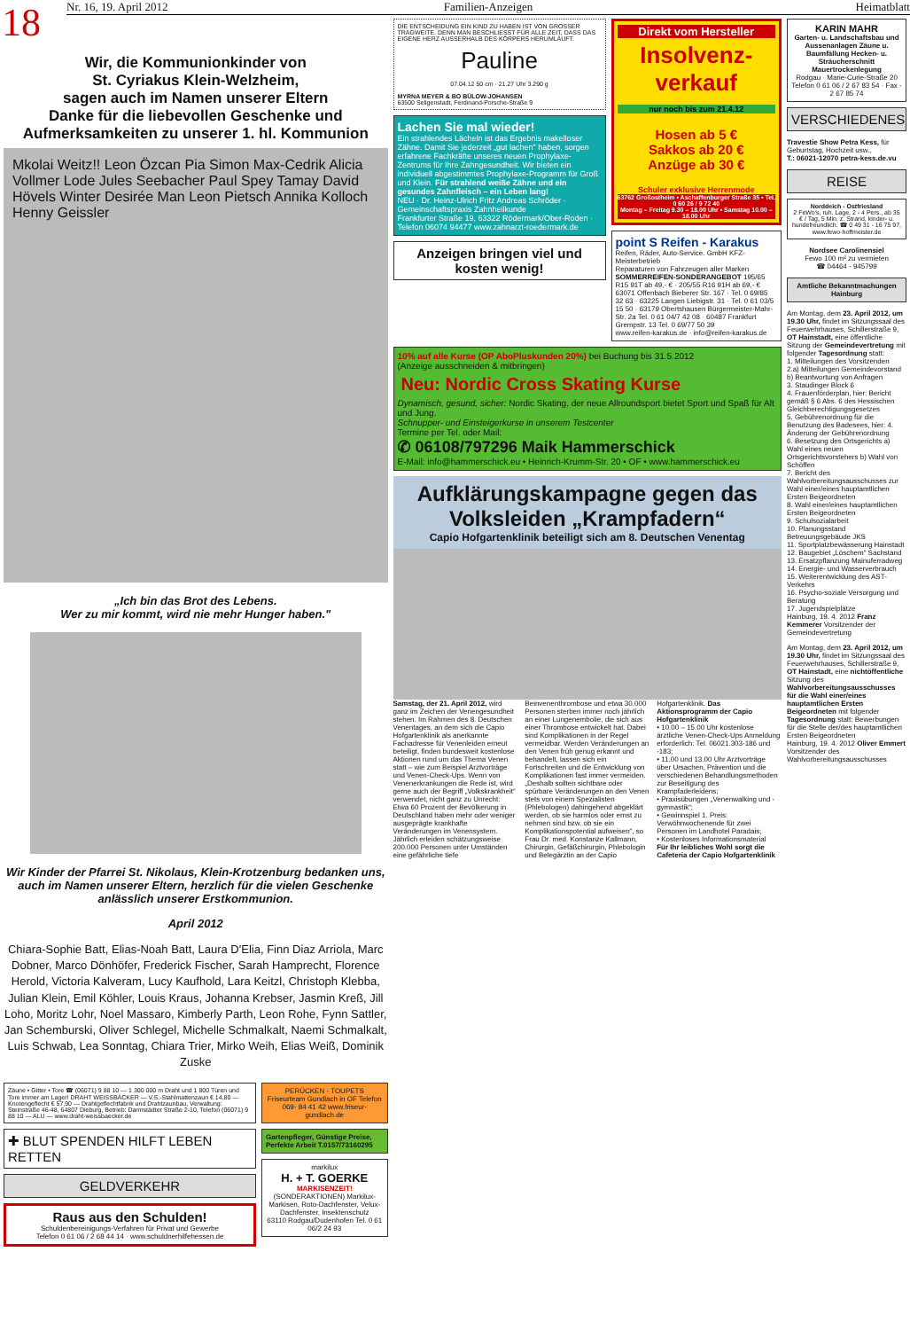18
Nr. 16, 19. April 2012 Familien-Anzeigen Heimatblatt
Wir, die Kommunionkinder von
St. Cyriakus Klein-Welzheim,
sagen auch im Namen unserer Eltern
Danke für die liebevollen Geschenke und
Aufmerksamkeiten zu unserer 1. hl. Kommunion
Mkolai Weitz!! Leon Özcan Pia Simon Max-Cedrik Alicia Vollmer Lode Jules Seebacher Paul Spey Tamay David Hövels Winter Desirée Man Leon Pietsch Annika Kolloch Henny Geissler
„Ich bin das Brot des Lebens.
Wer zu mir kommt, wird nie mehr Hunger haben."
Wir Kinder der Pfarrei St. Nikolaus, Klein-Krotzenburg bedanken uns, auch im Namen unserer Eltern, herzlich für die vielen Geschenke anlässlich unserer Erstkommunion.
April 2012
Chiara-Sophie Batt, Elias-Noah Batt, Laura D'Elia, Finn Diaz Arriola, Marc Dobner, Marco Dönhöfer, Frederick Fischer, Sarah Hamprecht, Florence Herold, Victoria Kalveram, Lucy Kaufhold, Lara Keitzl, Christoph Klebba, Julian Klein, Emil Köhler, Louis Kraus, Johanna Krebser, Jasmin Kreß, Jill Loho, Moritz Lohr, Noel Massaro, Kimberly Parth, Leon Rohe, Fynn Sattler, Jan Schemburski, Oliver Schlegel, Michelle Schmalkalt, Naemi Schmalkalt, Luis Schwab, Lea Sonntag, Chiara Trier, Mirko Weih, Elias Weiß, Dominik Zuske
Zäune • Gitter • Tore ☎ (06071) 9 88 10 — 1 300 000 m Draht und 1 800 Türen und Tore immer am Lager! DRAHT WEISSBÄCKER — V.S.-Stahlmattenzaun € 14,80 — Knotengeflecht € 57,90 — Drahtgeflechtfabrik und Drahtzaunbau, Verwaltung: Steinstraße 46-48, 64807 Dieburg, Betrieb: Darmstädter Straße 2-10, Telefon (06071) 9 88 10 — ALU — www.draht-weissbaecker.de
✚ BLUT SPENDEN HILFT LEBEN RETTEN
GELDVERKEHR
Raus aus den Schulden!
Schuldenbereinigungs-Verfahren für Privat und Gewerbe
Telefon 0 61 06 / 2 68 44 14 · www.schuldnerhilfehessen.de
PERÜCKEN - TOUPETS Friseurteam Gundlach in OF Telefon 069- 84 41 42 www.friseur-gundlach.de
Gartenpfleger, Günstige Preise, Perfekte Arbeit T.0157/73160295
markilux
H. + T. GOERKE
MARKISENZEIT!
(SONDERAKTIONEN) Markilux-Markisen, Roto-Dachfenster, Velux-Dachfenster, Insektenschutz
63110 Rodgau/Dudenhofen Tel. 0 61 06/2 24 93
DIE ENTSCHEIDUNG EIN KIND ZU HABEN IST VON GROSSER TRAGWEITE. DENN MAN BESCHLIESST FÜR ALLE ZEIT, DASS DAS EIGENE HERZ AUSSERHALB DES KÖRPERS HERUMLÄUFT.
Pauline
07.04.12 50 cm · 21.27 Uhr 3.290 g
MYRNA MEYER & BO BÜLOW-JOHANSEN
63500 Seligenstadt, Ferdinand-Porsche-Straße 9
Lachen Sie mal wieder!
Ein strahlendes Lächeln ist das Ergebnis makelloser Zähne. Damit Sie jederzeit „gut lachen" haben, sorgen erfahrene Fachkräfte unseres neuen Prophylaxe-Zentrums für Ihre Zahngesundheit. Wir bieten ein individuell abgestimmtes Prophylaxe-Programm für Groß und Klein. Für strahlend weiße Zähne und ein gesundes Zahnfleisch – ein Leben lang!
NEU · Dr. Heinz-Ulrich Fritz Andreas Schröder · Gemeinschaftspraxis Zahnheilkunde
Frankfurter Straße 19, 63322 Rödermark/Ober-Roden · Telefon 06074 94477 www.zahnarzt-roedermark.de
Anzeigen bringen viel und kosten wenig!
Direkt vom Hersteller
Insolvenz-verkauf
nur noch bis zum 21.4.12
Hosen ab 5 €
Sakkos ab 20 €
Anzüge ab 30 €
Schuler exklusive Herrenmode
63762 Großostheim • Aschaffenburger Straße 35 • Tel. 0 60 26 / 9 72 40
Montag – Freitag 9.30 – 18.00 Uhr • Samstag 10.00 – 18.00 Uhr
point S Reifen - Karakus
Reifen, Räder, Auto-Service. GmbH KFZ-Meisterbetrieb
Reparaturen von Fahrzeugen aller Marken
SOMMERREIFEN-SONDERANGEBOT 195/65 R15 91T ab 49,- € · 205/55 R16 91H ab 69,- €
63071 Offenbach Bieberer Str. 167 · Tel. 0 69/85 32 63 · 63225 Langen Liebigstr. 31 · Tel. 0 61 03/5 15 50 · 63179 Obertshausen Bürgermeister-Mahr-Str. 2a Tel. 0 61 04/7 42 08 · 60487 Frankfurt Grempstr. 13 Tel. 0 69/77 50 39
www.reifen-karakus.de · info@reifen-karakus.de
10% auf alle Kurse (OP AboPluskunden 20%) bei Buchung bis 31.5.2012
(Anzeige ausschneiden & mitbringen)
Neu: Nordic Cross Skating Kurse
Dynamisch, gesund, sicher: Nordic Skating, der neue Allroundsport bietet Sport und Spaß für Alt und Jung.
Schnupper- und Einsteigerkurse in unserem Testcenter
Termine per Tel. oder Mail:
✆ 06108/797296 Maik Hammerschick
E-Mail: info@hammerschick.eu • Heinrich-Krumm-Str. 20 • OF • www.hammerschick.eu
Aufklärungskampagne gegen das Volksleiden „Krampfadern“
Capio Hofgartenklinik beteiligt sich am 8. Deutschen Venentag
Samstag, der 21. April 2012, wird ganz im Zeichen der Venengesundheit stehen. Im Rahmen des 8. Deutschen Venentages, an dem sich die Capio Hofgartenklinik als anerkannte Fachadresse für Venenleiden erneut beteiligt, finden bundesweit kostenlose Aktionen rund um das Thema Venen statt – wie zum Beispiel Arztvorträge und Venen-Check-Ups. Wenn von Venenerkrankungen die Rede ist, wird gerne auch der Begriff „Volkskrankheit“ verwendet, nicht ganz zu Unrecht: Etwa 60 Prozent der Bevölkerung in Deutschland haben mehr oder weniger ausgeprägte krankhafte Veränderungen im Venensystem. Jährlich erleiden schätzungsweise 200.000 Personen unter Umständen eine gefährliche tiefe Beinvenenthrombose und etwa 30.000 Personen sterben immer noch jährlich an einer Lungenembolie, die sich aus einer Thrombose entwickelt hat. Dabei sind Komplikationen in der Regel vermeidbar. Werden Veränderungen an den Venen früh genug erkannt und behandelt, lassen sich ein Fortschreiten und die Entwicklung von Komplikationen fast immer vermeiden. „Deshalb sollten sichtbare oder spürbare Veränderungen an den Venen stets von einem Spezialisten (Phlebologen) dahingehend abgeklärt werden, ob sie harmlos oder ernst zu nehmen sind bzw. ob sie ein Komplikationspotential aufweisen“, so Frau Dr. med. Konstanze Kallmann, Chirurgin, Gefäßchirurgin, Phlebologin und Belegärztin an der Capio Hofgartenklinik. Das Aktionsprogramm der Capio Hofgartenklinik
• 10.00 – 15.00 Uhr kostenlose ärztliche Venen-Check-Ups Anmeldung erforderlich: Tel. 06021.303-186 und -183;
• 11.00 und 13.00 Uhr Arztvorträge über Ursachen, Prävention und die verschiedenen Behandlungsmethoden zur Beseitigung des Krampfaderleidens;
• Praxisübungen „Venenwalking und -gymnastik“;
• Gewinnspiel 1. Preis: Verwöhnwochenende für zwei Personen im Landhotel Paradais;
• Kostenloses Informationsmaterial
Für Ihr leibliches Wohl sorgt die Cafeteria der Capio Hofgartenklinik
KARIN MAHR
Garten- u. Landschaftsbau und Aussenanlagen Zäune u. Baumfällung Hecken- u. Sträucherschnitt Mauertrockenlegung
Rodgau · Marie-Curie-Straße 20
Telefon 0 61 06 / 2 67 83 54 · Fax - 2 67 85 74
VERSCHIEDENES
Travestie Show Petra Kess, für Geburtstag, Hochzeit usw.,
T.: 06021-12070 petra-kess.de.vu
REISE
Norddeich - Ostfriesland
2 FeWo's, ruh. Lage, 2 - 4 Pers., ab 35 € / Tag, 5 Min. z. Strand, kinder- u. hundefreundlich. ☎ 0 49 31 - 16 75 97, www.fewo-hoffmeister.de
Nordsee Carolinensiel
Fewo 100 m² zu vermieten
☎ 04464 - 945799
Amtliche Bekanntmachungen Hainburg
Am Montag, dem 23. April 2012, um 19.30 Uhr, findet im Sitzungssaal des Feuerwehrhauses, Schillerstraße 9, OT Hainstadt, eine öffentliche Sitzung der Gemeindevertretung mit folgender Tagesordnung statt:
1. Mitteilungen des Vorsitzenden
2.a) Mitteilungen Gemeindevorstand
b) Beantwortung von Anfragen
3. Staudinger Block 6
4. Frauenförderplan, hier: Bericht gemäß § 6 Abs. 6 des Hessischen Gleichberechtigungsgesetzes
5. Gebührenordnung für die Benutzung des Badesees, hier: 4. Änderung der Gebührenordnung
6. Besetzung des Ortsgerichts a) Wahl eines neuen Ortsgerichtsvorstehers b) Wahl von Schöffen
7. Bericht des Wahlvorbereitungsausschusses zur Wahl einer/eines hauptamtlichen Ersten Beigeordneten
8. Wahl einer/eines hauptamtlichen Ersten Beigeordneten
9. Schulsozialarbeit
10. Planungsstand Betreuungsgebäude JKS
11. Sportplatzbewässerung Hainstadt
12. Baugebiet „Löschem“ Sachstand
13. Ersatzpflanzung Mainuferradweg
14. Energie- und Wasserverbrauch
15. Weiterentwicklung des AST-Verkehrs
16. Psycho-soziale Versorgung und Beratung
17. Jugendspielplätze
Hainburg, 19. 4. 2012 Franz Kemmerer Vorsitzender der Gemeindevertretung
Am Montag, dem 23. April 2012, um 19.30 Uhr, findet im Sitzungssaal des Feuerwehrhauses, Schillerstraße 9, OT Hainstadt, eine nichtöffentliche Sitzung des Wahlvorbereitungsausschusses für die Wahl einer/eines hauptamtlichen Ersten Beigeordneten mit folgender Tagesordnung statt: Bewerbungen für die Stelle der/des hauptamtlichen Ersten Beigeordneten
Hainburg, 19. 4. 2012 Oliver Emmert Vorsitzender des Wahlvorbereitungsausschusses